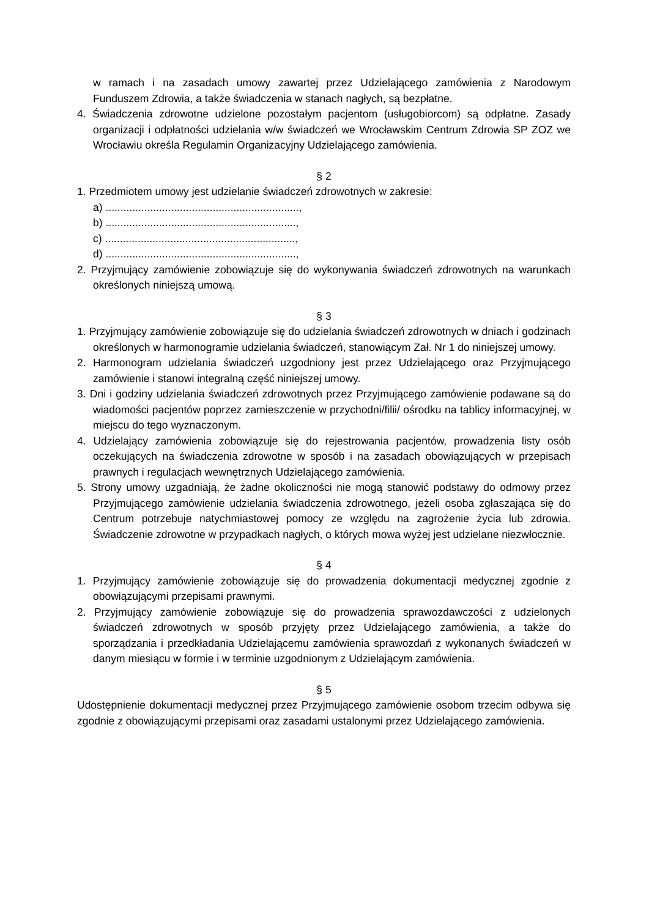w ramach i na zasadach umowy zawartej przez Udzielającego zamówienia z Narodowym Funduszem Zdrowia, a także świadczenia w stanach nagłych, są bezpłatne.
4. Świadczenia zdrowotne udzielone pozostałym pacjentom (usługobiorcom) są odpłatne. Zasady organizacji i odpłatności udzielania w/w świadczeń we Wrocławskim Centrum Zdrowia SP ZOZ we Wrocławiu określa Regulamin Organizacyjny Udzielającego zamówienia.
§ 2
1. Przedmiotem umowy jest udzielanie świadczeń zdrowotnych w zakresie:
a) .................................................................,
b) ................................................................,
c) ................................................................,
d) ................................................................,
2. Przyjmujący zamówienie zobowiązuje się do wykonywania świadczeń zdrowotnych na warunkach określonych niniejszą umową.
§ 3
1. Przyjmujący zamówienie zobowiązuje się do udzielania świadczeń zdrowotnych w dniach i godzinach określonych w harmonogramie udzielania świadczeń, stanowiącym Zał. Nr 1 do niniejszej umowy.
2. Harmonogram udzielania świadczeń uzgodniony jest przez Udzielającego oraz Przyjmującego zamówienie i stanowi integralną część niniejszej umowy.
3. Dni i godziny udzielania świadczeń zdrowotnych przez Przyjmującego zamówienie podawane są do wiadomości pacjentów poprzez zamieszczenie w przychodni/filii/ ośrodku na tablicy informacyjnej, w miejscu do tego wyznaczonym.
4. Udzielający zamówienia zobowiązuje się do rejestrowania pacjentów, prowadzenia listy osób oczekujących na świadczenia zdrowotne w sposób i na zasadach obowiązujących w przepisach prawnych i regulacjach wewnętrznych Udzielającego zamówienia.
5. Strony umowy uzgadniają, że żadne okoliczności nie mogą stanowić podstawy do odmowy przez Przyjmującego zamówienie udzielania świadczenia zdrowotnego, jeżeli osoba zgłaszająca się do Centrum potrzebuje natychmiastowej pomocy ze względu na zagrożenie życia lub zdrowia. Świadczenie zdrowotne w przypadkach nagłych, o których mowa wyżej jest udzielane niezwłocznie.
§ 4
1. Przyjmujący zamówienie zobowiązuje się do prowadzenia dokumentacji medycznej zgodnie z obowiązującymi przepisami prawnymi.
2. Przyjmujący zamówienie zobowiązuje się do prowadzenia sprawozdawczości z udzielonych świadczeń zdrowotnych w sposób przyjęty przez Udzielającego zamówienia, a także do sporządzania i przedkładania Udzielającemu zamówienia sprawozdań z wykonanych świadczeń w danym miesiącu w formie i w terminie uzgodnionym z Udzielającym zamówienia.
§ 5
Udostępnienie dokumentacji medycznej przez Przyjmującego zamówienie osobom trzecim odbywa się zgodnie z obowiązującymi przepisami oraz zasadami ustalonymi przez Udzielającego zamówienia.